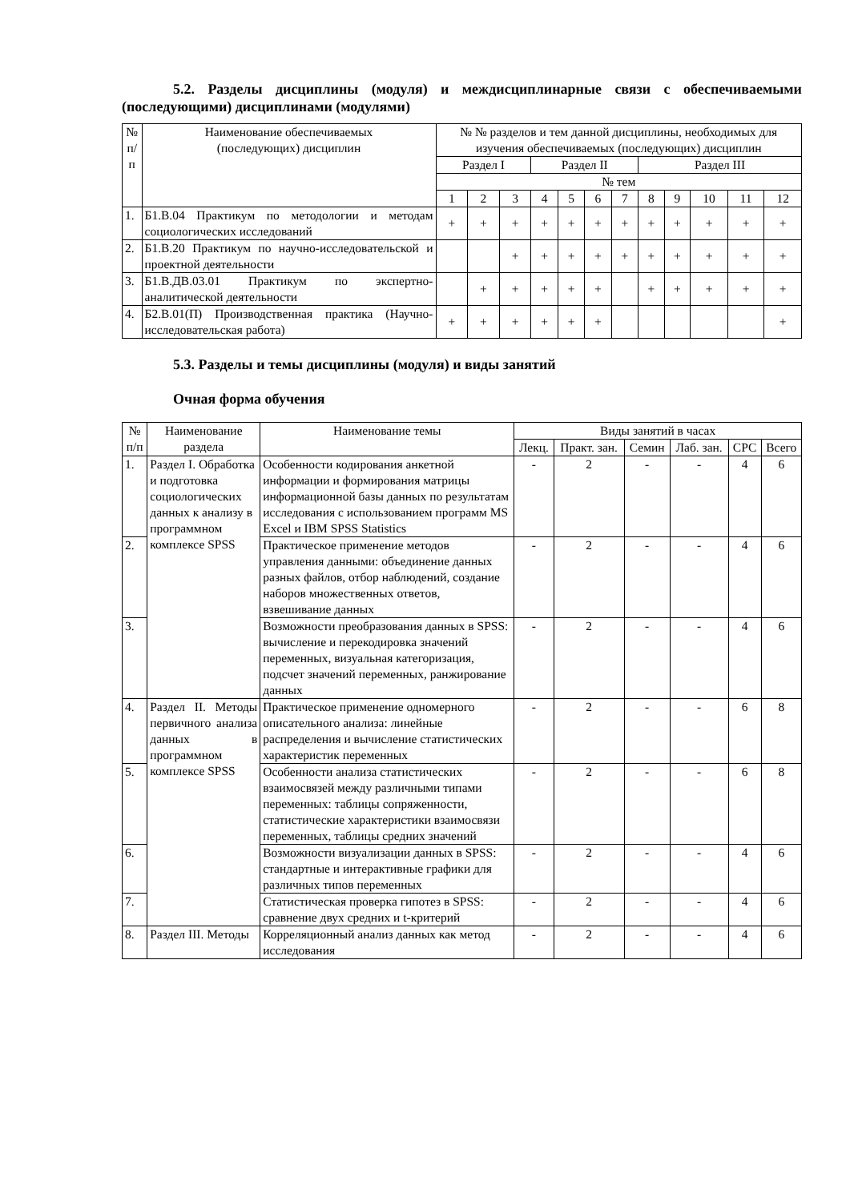5.2. Разделы дисциплины (модуля) и междисциплинарные связи с обеспечиваемыми (последующими) дисциплинами (модулями)
| № п/п | Наименование обеспечиваемых (последующих) дисциплин | № № разделов и тем данной дисциплины, необходимых для изучения обеспечиваемых (последующих) дисциплин | | | | | | | | | | | |
| --- | --- | --- | --- | --- | --- | --- | --- | --- | --- | --- | --- | --- | --- |
| | | Раздел I | | | Раздел II | | | | Раздел III | | | | |
| | | № тем | | | | | | | | | | | |
| | | 1 | 2 | 3 | 4 | 5 | 6 | 7 | 8 | 9 | 10 | 11 | 12 |
| 1. | Б1.В.04 Практикум по методологии и методам социологических исследований | + | + | + | + | + | + | + | + | + | + | + | + |
| 2. | Б1.В.20 Практикум по научно-исследовательской и проектной деятельности | | | + | + | + | + | + | + | + | + | + | + |
| 3. | Б1.В.ДВ.03.01 Практикум по экспертно-аналитической деятельности | | + | + | + | + | + | | + | + | + | + | + |
| 4. | Б2.В.01(П) Производственная практика (Научно-исследовательская работа) | + | + | + | + | + | + | | | | | | + |
5.3. Разделы и темы дисциплины (модуля) и виды занятий
Очная форма обучения
| № п/п | Наименование раздела | Наименование темы | Виды занятий в часах | | | | | |
| --- | --- | --- | --- | --- | --- | --- | --- | --- |
| | | | Лекц. | Практ. зан. | Семин | Лаб. зан. | СРС | Всего |
| 1. | Раздел I. Обработка и подготовка социологических данных к анализу в программном комплексе SPSS | Особенности кодирования анкетной информации и формирования матрицы информационной базы данных по результатам исследования с использованием программ MS Excel и IBM SPSS Statistics | - | 2 | - | - | 4 | 6 |
| 2. | | Практическое применение методов управления данными: объединение данных разных файлов, отбор наблюдений, создание наборов множественных ответов, взвешивание данных | - | 2 | - | - | 4 | 6 |
| 3. | | Возможности преобразования данных в SPSS: вычисление и перекодировка значений переменных, визуальная категоризация, подсчет значений переменных, ранжирование данных | - | 2 | - | - | 4 | 6 |
| 4. | Раздел II. Методы первичного анализа данных в программном комплексе SPSS | Практическое применение одномерного описательного анализа: линейные распределения и вычисление статистических характеристик переменных | - | 2 | - | - | 6 | 8 |
| 5. | | Особенности анализа статистических взаимосвязей между различными типами переменных: таблицы сопряженности, статистические характеристики взаимосвязи переменных, таблицы средних значений | - | 2 | - | - | 6 | 8 |
| 6. | | Возможности визуализации данных в SPSS: стандартные и интерактивные графики для различных типов переменных | - | 2 | - | - | 4 | 6 |
| 7. | | Статистическая проверка гипотез в SPSS: сравнение двух средних и t-критерий | - | 2 | - | - | 4 | 6 |
| 8. | Раздел III. Методы | Корреляционный анализ данных как метод исследования | - | 2 | - | - | 4 | 6 |